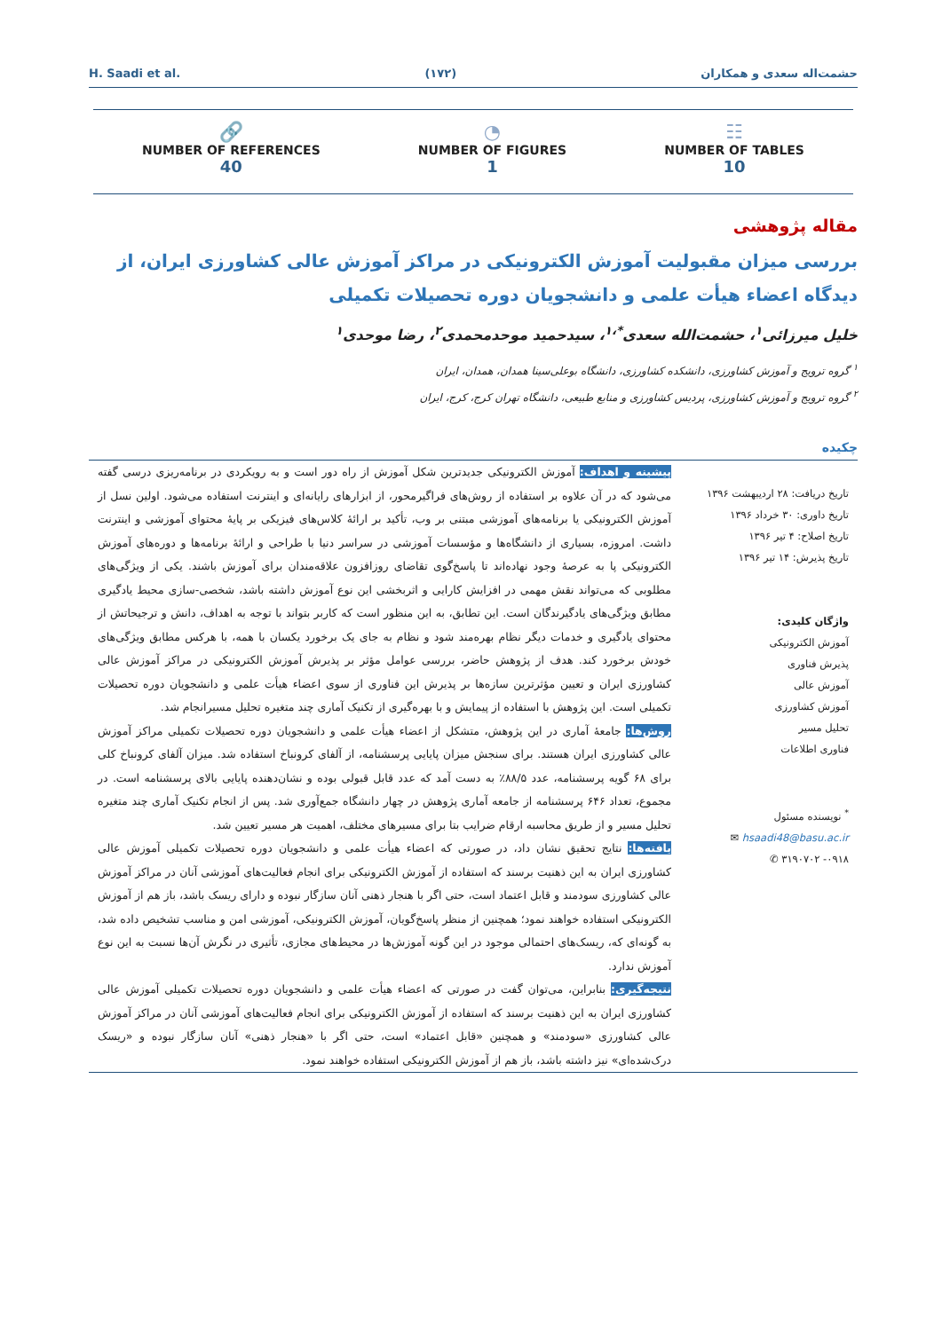H. Saadi et al. (۱۷۲) حشمت‌اله سعدی و همکاران
🔗
NUMBER OF REFERENCES
40
◔
NUMBER OF FIGURES
1
☷
NUMBER OF TABLES
10
مقاله پژوهشی
بررسی میزان مقبولیت آموزش الکترونیکی در مراکز آموزش عالی کشاورزی ایران، از دیدگاه اعضاء هیأت علمی و دانشجویان دوره تحصیلات تکمیلی
خلیل میرزائی<sup>۱</sup>، حشمت‌الله سعدی<sup>*،۱</sup>، سیدحمید موحدمحمدی<sup>۲</sup>، رضا موحدی<sup>۱</sup>
<sup>۱</sup> گروه ترویج و آموزش کشاورزی، دانشکده کشاورزی، دانشگاه بوعلی‌سینا همدان، همدان، ایران
<sup>۲</sup> گروه ترویج و آموزش کشاورزی، پردیس کشاورزی و منابع طبیعی، دانشگاه تهران کرج، کرج، ایران
چکیده
تاریخ دریافت: ۲۸ اردیبهشت ۱۳۹۶
تاریخ داوری: ۳۰ خرداد ۱۳۹۶
تاریخ اصلاح: ۴ تیر ۱۳۹۶
تاریخ پذیرش: ۱۴ تیر ۱۳۹۶
واژگان کلیدی:
آموزش الکترونیکی
پذیرش فناوری
آموزش عالی
آموزش کشاورزی
تحلیل مسیر
فناوری اطلاعات
<sup>*</sup> نویسنده مسئول
hsaadi48@basu.ac.ir ✉
۰۹۱۸- ۳۱۹۰۷۰۲ ✆
پیشینه و اهداف: آموزش الکترونیکی جدیدترین شکل آموزش از راه دور است و به رویکردی در برنامه‌ریزی درسی گفته می‌شود که در آن علاوه بر استفاده از روش‌های فراگیرمحور، از ابزارهای رایانه‌ای و اینترنت استفاده می‌شود. اولین نسل از آموزش الکترونیکی یا برنامه‌های آموزشی مبتنی بر وب، تأکید بر ارائهٔ کلاس‌های فیزیکی بر پایهٔ محتوای آموزشی و اینترنت داشت. امروزه، بسیاری از دانشگاه‌ها و مؤسسات آموزشی در سراسر دنیا با طراحی و ارائهٔ برنامه‌ها و دوره‌های آموزش الکترونیکی پا به عرصهٔ وجود نهاده‌اند تا پاسخ‌گوی تقاضای روزافزون علاقه‌مندان برای آموزش باشند. یکی از ویژگی‌های مطلوبی که می‌تواند نقش مهمی در افزایش کارایی و اثربخشی این نوع آموزش داشته باشد، شخصی-سازی محیط یادگیری مطابق ویژگی‌های یادگیرندگان است. این تطابق، به این منظور است که کاربر بتواند با توجه به اهداف، دانش و ترجیحاتش از محتوای یادگیری و خدمات دیگر نظام بهره‌مند شود و نظام به جای یک برخورد یکسان با همه، با هرکس مطابق ویژگی‌های خودش برخورد کند. هدف از پژوهش حاضر، بررسی عوامل مؤثر بر پذیرش آموزش الکترونیکی در مراکز آموزش عالی کشاورزی ایران و تعیین مؤثرترین سازه‌ها بر پذیرش این فناوری از سوی اعضاء هیأت علمی و دانشجویان دوره تحصیلات تکمیلی است. این پژوهش با استفاده از پیمایش و با بهره‌گیری از تکنیک آماری چند متغیره تحلیل مسیرانجام شد.
روش‌ها: جامعهٔ آماری در این پژوهش، متشکل از اعضاء هیأت علمی و دانشجویان دوره تحصیلات تکمیلی مراکز آموزش عالی کشاورزی ایران هستند. برای سنجش میزان پایایی پرسشنامه، از آلفای کرونباخ استفاده شد. میزان آلفای کرونباخ کلی برای ۶۸ گویه پرسشنامه، عدد ۸۸/۵٪ به دست آمد که عدد قابل قبولی بوده و نشان‌دهنده پایایی بالای پرسشنامه است. در مجموع، تعداد ۶۴۶ پرسشنامه از جامعه آماری پژوهش در چهار دانشگاه جمع‌آوری شد. پس از انجام تکنیک آماری چند متغیره تحلیل مسیر و از طریق محاسبه ارقام ضرایب بتا برای مسیرهای مختلف، اهمیت هر مسیر تعیین شد.
یافته‌ها: نتایج تحقیق نشان داد، در صورتی که اعضاء هیأت علمی و دانشجویان دوره تحصیلات تکمیلی آموزش عالی کشاورزی ایران به این ذهنیت برسند که استفاده از آموزش الکترونیکی برای انجام فعالیت‌های آموزشی آنان در مراکز آموزش عالی کشاورزی سودمند و قابل اعتماد است، حتی اگر با هنجار ذهنی آنان سازگار نبوده و دارای ریسک باشد، باز هم از آموزش الکترونیکی استفاده خواهند نمود؛ همچنین از منظر پاسخ‌گویان، آموزش الکترونیکی، آموزشی امن و مناسب تشخیص داده شد، به گونه‌ای که، ریسک‌های احتمالی موجود در این گونه آموزش‌ها در محیط‌های مجازی، تأثیری در نگرش آن‌ها نسبت به این نوع آموزش ندارد.
نتیجه‌گیری: بنابراین، می‌توان گفت در صورتی که اعضاء هیأت علمی و دانشجویان دوره تحصیلات تکمیلی آموزش عالی کشاورزی ایران به این ذهنیت برسند که استفاده از آموزش الکترونیکی برای انجام فعالیت‌های آموزشی آنان در مراکز آموزش عالی کشاورزی «سودمند» و همچنین «قابل اعتماد» است، حتی اگر با «هنجار ذهنی» آنان سازگار نبوده و «ریسک درک‌شده‌ای» نیز داشته باشد، باز هم از آموزش الکترونیکی استفاده خواهند نمود.